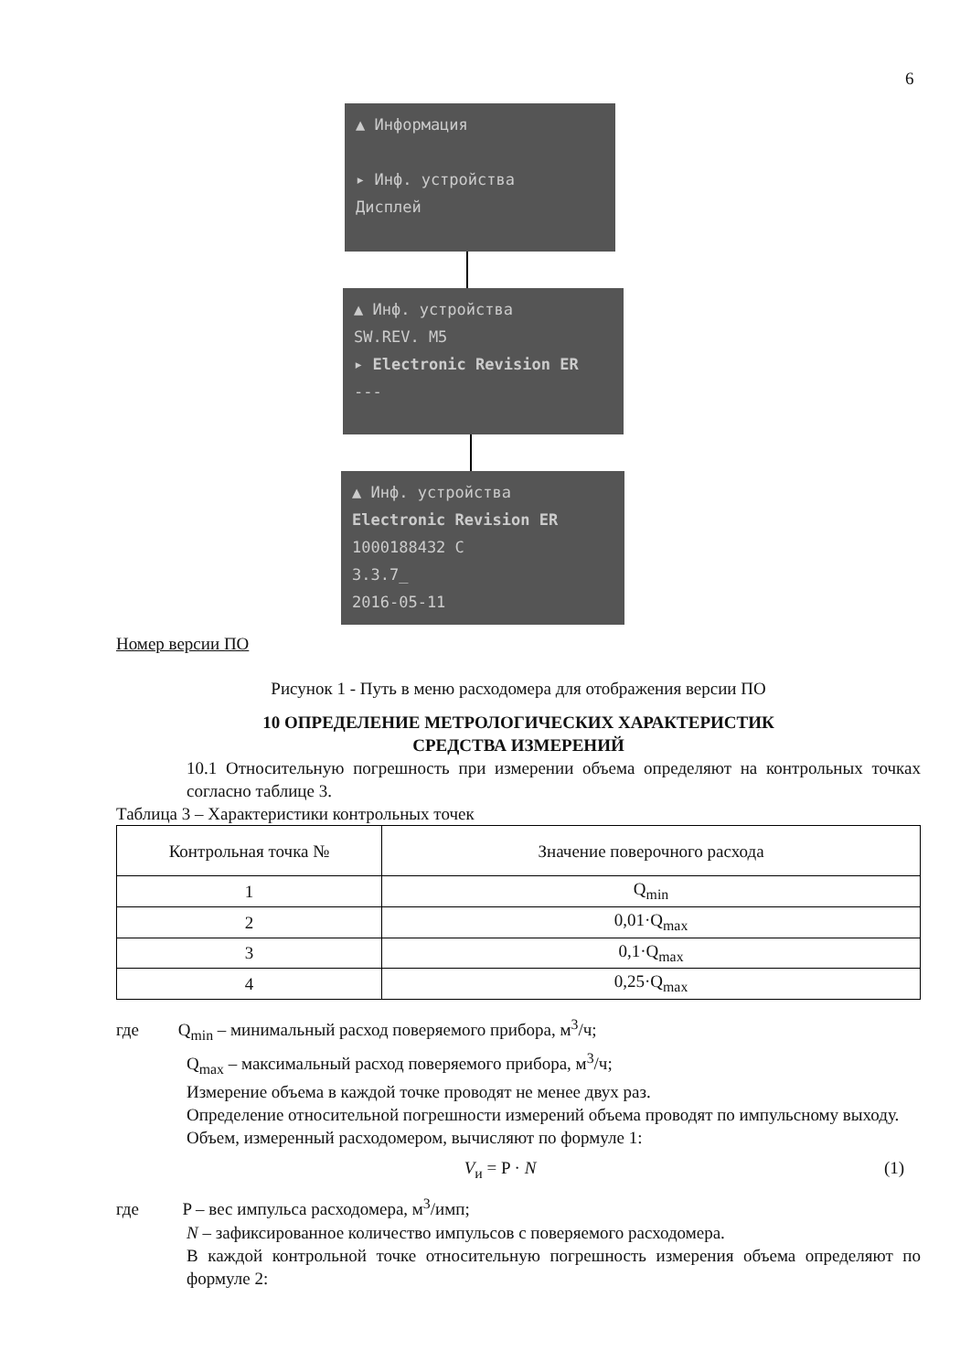6
▲ Информация
▸ Инф. устройства
Дисплей
▲ Инф. устройства
SW.REV. M5
▸ Electronic Revision ER
---
▲ Инф. устройства
Electronic Revision ER
1000188432 C
3.3.7_
2016-05-11
Номер версии ПО
Рисунок 1 - Путь в меню расходомера для отображения версии ПО
10 ОПРЕДЕЛЕНИЕ МЕТРОЛОГИЧЕСКИХ ХАРАКТЕРИСТИК
СРЕДСТВА ИЗМЕРЕНИЙ
10.1 Относительную погрешность при измерении объема определяют на контрольных точках согласно таблице 3.
Таблица 3 – Характеристики контрольных точек
| Контрольная точка № | Значение поверочного расхода |
| --- | --- |
| 1 | Q<sub>min</sub> |
| 2 | 0,01·Q<sub>max</sub> |
| 3 | 0,1·Q<sub>max</sub> |
| 4 | 0,25·Q<sub>max</sub> |
где Q<sub>min</sub> – минимальный расход поверяемого прибора, м<sup>3</sup>/ч;
Q<sub>max</sub> – максимальный расход поверяемого прибора, м<sup>3</sup>/ч;
Измерение объема в каждой точке проводят не менее двух раз.
Определение относительной погрешности измерений объема проводят по импульсному выходу.
Объем, измеренный расходомером, вычисляют по формуле 1:
V<sub>и</sub> = P · N (1)
где P – вес импульса расходомера, м<sup>3</sup>/имп;
N – зафиксированное количество импульсов с поверяемого расходомера.
В каждой контрольной точке относительную погрешность измерения объема определяют по формуле 2: